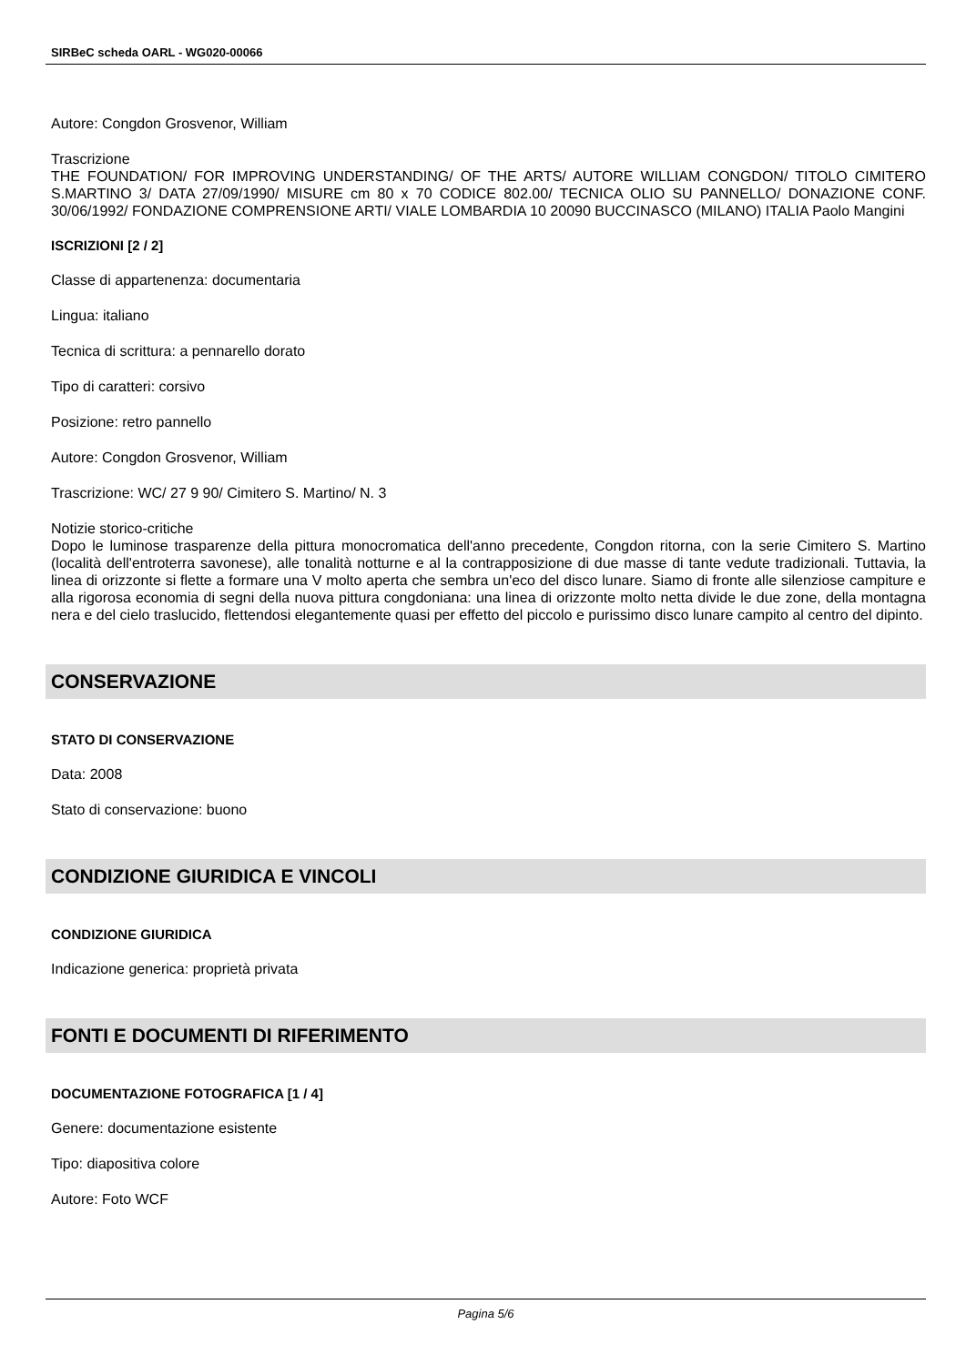SIRBeC scheda OARL - WG020-00066
Autore: Congdon Grosvenor, William
Trascrizione
THE FOUNDATION/ FOR IMPROVING UNDERSTANDING/ OF THE ARTS/ AUTORE WILLIAM CONGDON/ TITOLO CIMITERO S.MARTINO 3/ DATA 27/09/1990/ MISURE cm 80 x 70 CODICE 802.00/ TECNICA OLIO SU PANNELLO/ DONAZIONE CONF. 30/06/1992/ FONDAZIONE COMPRENSIONE ARTI/ VIALE LOMBARDIA 10 20090 BUCCINASCO (MILANO) ITALIA Paolo Mangini
ISCRIZIONI [2 / 2]
Classe di appartenenza: documentaria
Lingua: italiano
Tecnica di scrittura: a pennarello dorato
Tipo di caratteri: corsivo
Posizione: retro pannello
Autore: Congdon Grosvenor, William
Trascrizione: WC/ 27 9 90/ Cimitero S. Martino/ N. 3
Notizie storico-critiche
Dopo le luminose trasparenze della pittura monocromatica dell'anno precedente, Congdon ritorna, con la serie Cimitero S. Martino (località dell'entroterra savonese), alle tonalità notturne e al la contrapposizione di due masse di tante vedute tradizionali. Tuttavia, la linea di orizzonte si flette a formare una V molto aperta che sembra un'eco del disco lunare. Siamo di fronte alle silenziose campiture e alla rigorosa economia di segni della nuova pittura congdoniana: una linea di orizzonte molto netta divide le due zone, della montagna nera e del cielo traslucido, flettendosi elegantemente quasi per effetto del piccolo e purissimo disco lunare campito al centro del dipinto.
CONSERVAZIONE
STATO DI CONSERVAZIONE
Data: 2008
Stato di conservazione: buono
CONDIZIONE GIURIDICA E VINCOLI
CONDIZIONE GIURIDICA
Indicazione generica: proprietà privata
FONTI E DOCUMENTI DI RIFERIMENTO
DOCUMENTAZIONE FOTOGRAFICA [1 / 4]
Genere: documentazione esistente
Tipo: diapositiva colore
Autore: Foto WCF
Pagina 5/6